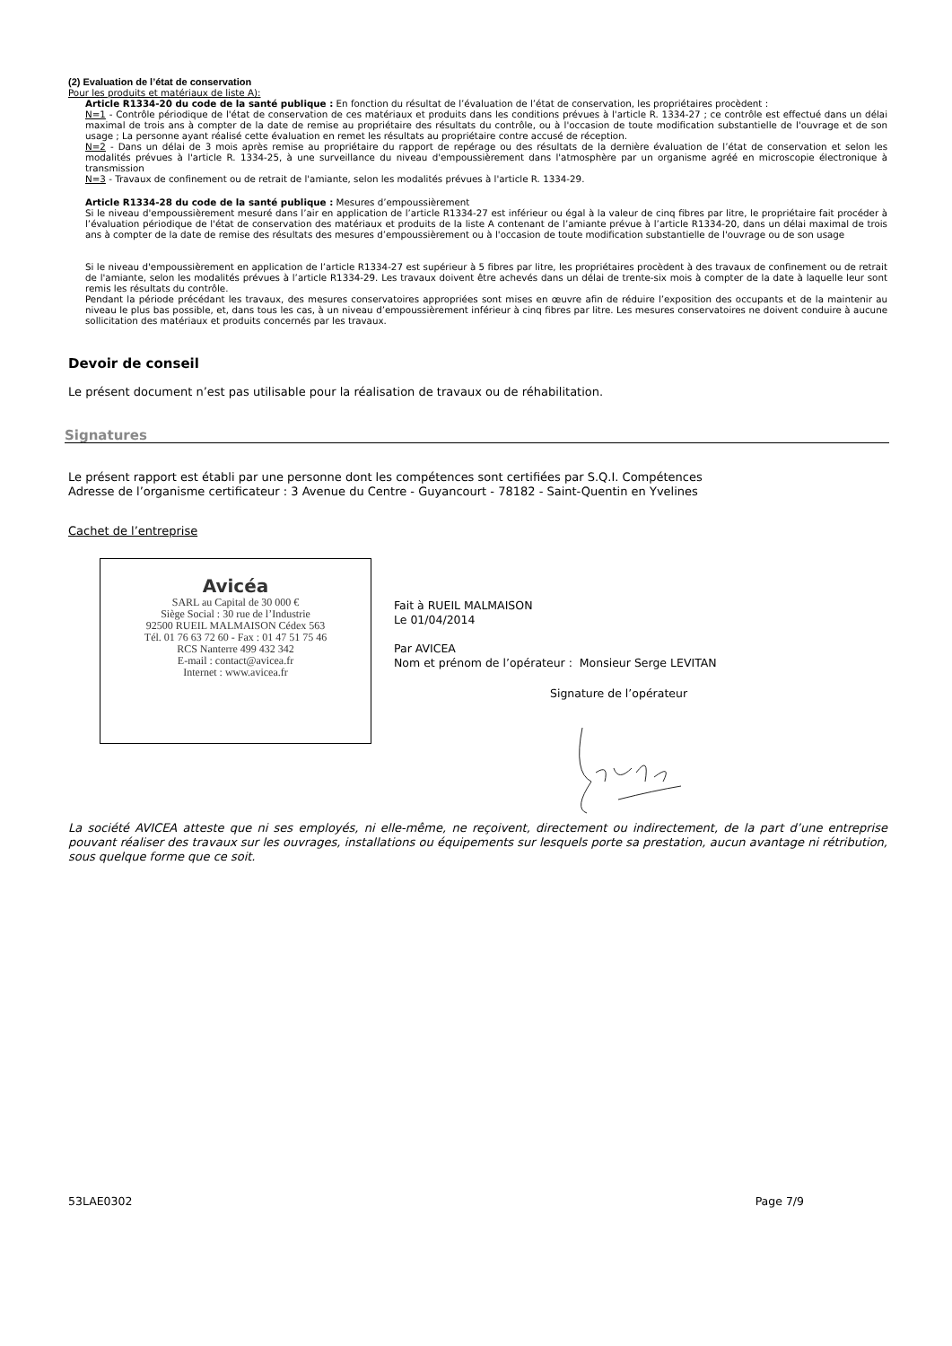(2) Evaluation de l’état de conservation
Pour les produits et matériaux de liste A):
Article R1334-20 du code de la santé publique : En fonction du résultat de l’évaluation de l’état de conservation, les propriétaires procèdent :
N=1 - Contrôle périodique de l'état de conservation de ces matériaux et produits dans les conditions prévues à l'article R. 1334-27 ; ce contrôle est effectué dans un délai maximal de trois ans à compter de la date de remise au propriétaire des résultats du contrôle, ou à l'occasion de toute modification substantielle de l'ouvrage et de son usage ; La personne ayant réalisé cette évaluation en remet les résultats au propriétaire contre accusé de réception.
N=2 - Dans un délai de 3 mois après remise au propriétaire du rapport de repérage ou des résultats de la dernière évaluation de l’état de conservation et selon les modalités prévues à l'article R. 1334-25, à une surveillance du niveau d'empoussièrement dans l'atmosphère par un organisme agréé en microscopie électronique à transmission
N=3 - Travaux de confinement ou de retrait de l'amiante, selon les modalités prévues à l'article R. 1334-29.
Article R1334-28 du code de la santé publique : Mesures d’empoussièrement
Si le niveau d'empoussièrement mesuré dans l’air en application de l’article R1334-27 est inférieur ou égal à la valeur de cinq fibres par litre, le propriétaire fait procéder à l’évaluation périodique de l'état de conservation des matériaux et produits de la liste A contenant de l’amiante prévue à l’article R1334-20, dans un délai maximal de trois ans à compter de la date de remise des résultats des mesures d’empoussièrement ou à l'occasion de toute modification substantielle de l'ouvrage ou de son usage
Si le niveau d'empoussièrement en application de l’article R1334-27 est supérieur à 5 fibres par litre, les propriétaires procèdent à des travaux de confinement ou de retrait de l'amiante, selon les modalités prévues à l’article R1334-29. Les travaux doivent être achevés dans un délai de trente-six mois à compter de la date à laquelle leur sont remis les résultats du contrôle.
Pendant la période précédant les travaux, des mesures conservatoires appropriées sont mises en œuvre afin de réduire l’exposition des occupants et de la maintenir au niveau le plus bas possible, et, dans tous les cas, à un niveau d’empoussièrement inférieur à cinq fibres par litre. Les mesures conservatoires ne doivent conduire à aucune sollicitation des matériaux et produits concernés par les travaux.
Devoir de conseil
Le présent document n’est pas utilisable pour la réalisation de travaux ou de réhabilitation.
Signatures
Le présent rapport est établi par une personne dont les compétences sont certifiées par S.Q.I. Compétences
Adresse de l’organisme certificateur : 3 Avenue du Centre - Guyancourt - 78182 - Saint-Quentin en Yvelines
Cachet de l’entreprise
Avicéa
SARL au Capital de 30 000 €
Siège Social : 30 rue de l’Industrie
92500 RUEIL MALMAISON Cédex 563
Tél. 01 76 63 72 60 - Fax : 01 47 51 75 46
RCS Nanterre 499 432 342
E-mail : contact@avicea.fr
Internet : www.avicea.fr
Fait à RUEIL MALMAISON
Le 01/04/2014
Par AVICEA
Nom et prénom de l’opérateur : Monsieur Serge LEVITAN
Signature de l’opérateur
La société AVICEA atteste que ni ses employés, ni elle-même, ne reçoivent, directement ou indirectement, de la part d’une entreprise pouvant réaliser des travaux sur les ouvrages, installations ou équipements sur lesquels porte sa prestation, aucun avantage ni rétribution, sous quelque forme que ce soit.
53LAE0302 Page 7/9